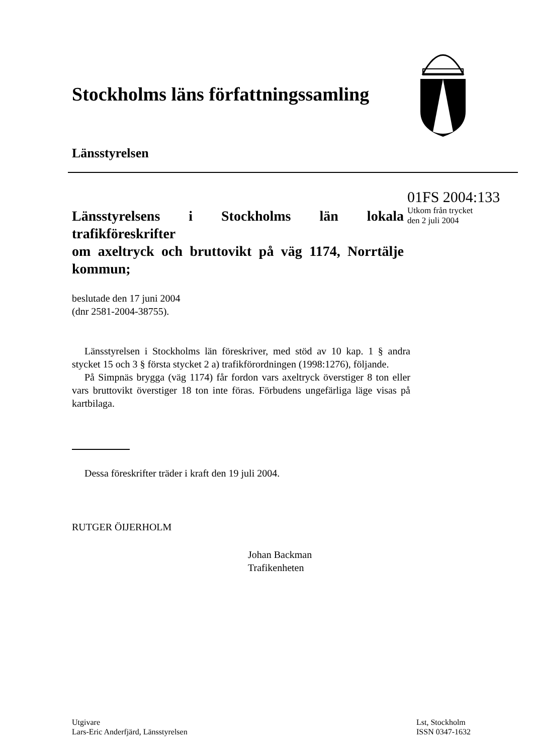Stockholms läns författningssamling
Länsstyrelsen
01FS 2004:133
Utkom från trycket
den 2 juli 2004
Länsstyrelsens i Stockholms län lokala trafikföreskrifter
om axeltryck och bruttovikt på väg 1174, Norrtälje kommun;
beslutade den 17 juni 2004
(dnr 2581-2004-38755).
Länsstyrelsen i Stockholms län föreskriver, med stöd av 10 kap. 1 § andra stycket 15 och 3 § första stycket 2 a) trafikförordningen (1998:1276), följande.
På Simpnäs brygga (väg 1174) får fordon vars axeltryck överstiger 8 ton eller vars bruttovikt överstiger 18 ton inte föras. Förbudens ungefärliga läge visas på kartbilaga.
Dessa föreskrifter träder i kraft den 19 juli 2004.
RUTGER ÖIJERHOLM
Johan Backman
Trafikenheten
Utgivare
Lars-Eric Anderfjärd, Länsstyrelsen
Lst, Stockholm
ISSN 0347-1632